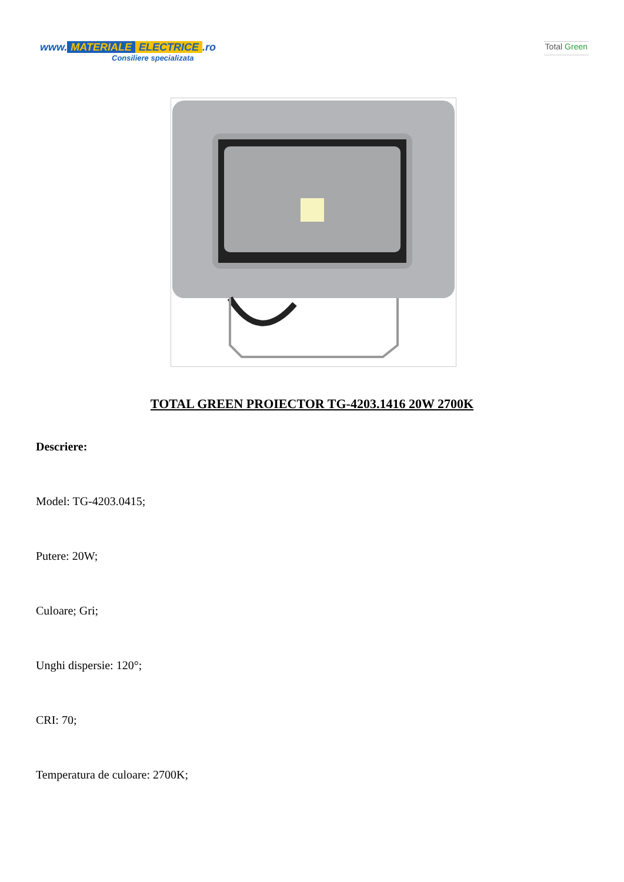www. MATERIALE ELECTRICE.ro
Consiliere specializata
Total Green
TOTAL GREEN PROIECTOR TG-4203.1416 20W 2700K
Descriere:
Model: TG-4203.0415;
Putere: 20W;
Culoare; Gri;
Unghi dispersie: 120°;
CRI: 70;
Temperatura de culoare: 2700K;